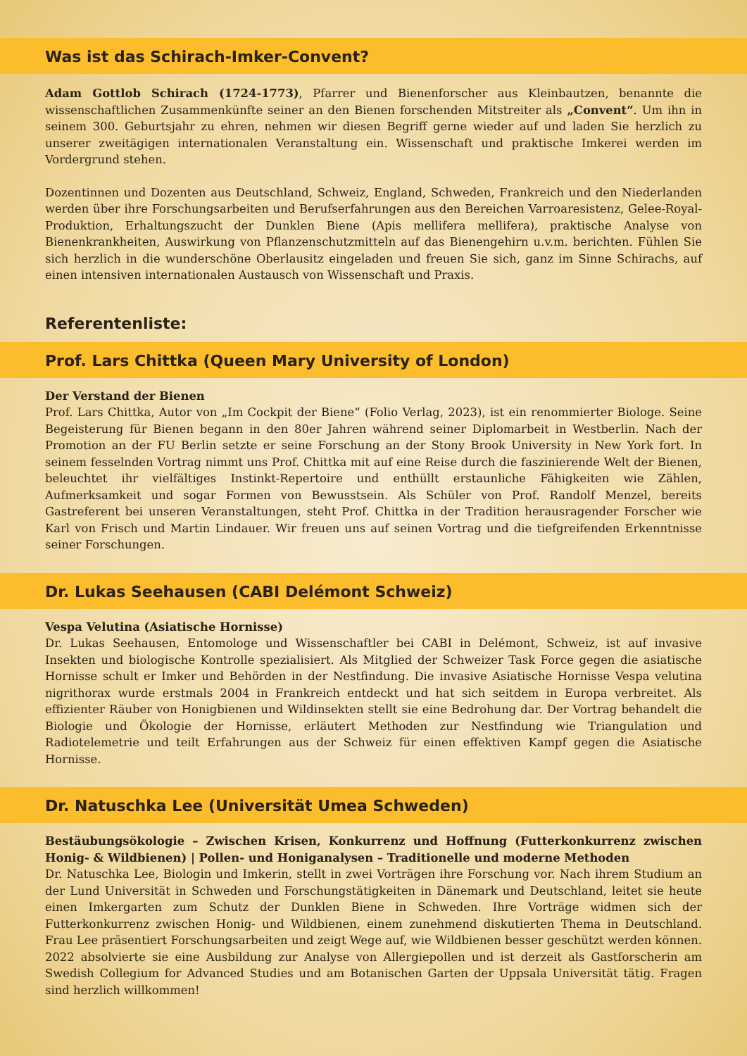Was ist das Schirach-Imker-Convent?
Adam Gottlob Schirach (1724-1773), Pfarrer und Bienenforscher aus Kleinbautzen, benannte die wissenschaftlichen Zusammenkünfte seiner an den Bienen forschenden Mitstreiter als „Convent“. Um ihn in seinem 300. Geburtsjahr zu ehren, nehmen wir diesen Begriff gerne wieder auf und laden Sie herzlich zu unserer zweitägigen internationalen Veranstaltung ein. Wissenschaft und praktische Imkerei werden im Vordergrund stehen.
Dozentinnen und Dozenten aus Deutschland, Schweiz, England, Schweden, Frankreich und den Niederlanden werden über ihre Forschungsarbeiten und Berufserfahrungen aus den Bereichen Varroaresistenz, Gelee-Royal-Produktion, Erhaltungszucht der Dunklen Biene (Apis mellifera mellifera), praktische Analyse von Bienenkrankheiten, Auswirkung von Pflanzenschutzmitteln auf das Bienengehirn u.v.m. berichten. Fühlen Sie sich herzlich in die wunderschöne Oberlausitz eingeladen und freuen Sie sich, ganz im Sinne Schirachs, auf einen intensiven internationalen Austausch von Wissenschaft und Praxis.
Referentenliste:
Prof. Lars Chittka (Queen Mary University of London)
Der Verstand der Bienen
Prof. Lars Chittka, Autor von „Im Cockpit der Biene“ (Folio Verlag, 2023), ist ein renommierter Biologe. Seine Begeisterung für Bienen begann in den 80er Jahren während seiner Diplomarbeit in Westberlin. Nach der Promotion an der FU Berlin setzte er seine Forschung an der Stony Brook University in New York fort. In seinem fesselnden Vortrag nimmt uns Prof. Chittka mit auf eine Reise durch die faszinierende Welt der Bienen, beleuchtet ihr vielfältiges Instinkt-Repertoire und enthüllt erstaunliche Fähigkeiten wie Zählen, Aufmerksamkeit und sogar Formen von Bewusstsein. Als Schüler von Prof. Randolf Menzel, bereits Gastreferent bei unseren Veranstaltungen, steht Prof. Chittka in der Tradition herausragender Forscher wie Karl von Frisch und Martin Lindauer. Wir freuen uns auf seinen Vortrag und die tiefgreifenden Erkenntnisse seiner Forschungen.
Dr. Lukas Seehausen (CABI Delémont Schweiz)
Vespa Velutina (Asiatische Hornisse)
Dr. Lukas Seehausen, Entomologe und Wissenschaftler bei CABI in Delémont, Schweiz, ist auf invasive Insekten und biologische Kontrolle spezialisiert. Als Mitglied der Schweizer Task Force gegen die asiatische Hornisse schult er Imker und Behörden in der Nestfindung. Die invasive Asiatische Hornisse Vespa velutina nigrithorax wurde erstmals 2004 in Frankreich entdeckt und hat sich seitdem in Europa verbreitet. Als effizienter Räuber von Honigbienen und Wildinsekten stellt sie eine Bedrohung dar. Der Vortrag behandelt die Biologie und Ökologie der Hornisse, erläutert Methoden zur Nestfindung wie Triangulation und Radiotelemetrie und teilt Erfahrungen aus der Schweiz für einen effektiven Kampf gegen die Asiatische Hornisse.
Dr. Natuschka Lee (Universität Umea Schweden)
Bestäubungsökologie – Zwischen Krisen, Konkurrenz und Hoffnung (Futterkonkurrenz zwischen Honig- & Wildbienen) | Pollen- und Honiganalysen – Traditionelle und moderne Methoden
Dr. Natuschka Lee, Biologin und Imkerin, stellt in zwei Vorträgen ihre Forschung vor. Nach ihrem Studium an der Lund Universität in Schweden und Forschungstätigkeiten in Dänemark und Deutschland, leitet sie heute einen Imkergarten zum Schutz der Dunklen Biene in Schweden. Ihre Vorträge widmen sich der Futterkonkurrenz zwischen Honig- und Wildbienen, einem zunehmend diskutierten Thema in Deutschland. Frau Lee präsentiert Forschungsarbeiten und zeigt Wege auf, wie Wildbienen besser geschützt werden können. 2022 absolvierte sie eine Ausbildung zur Analyse von Allergiepollen und ist derzeit als Gastforscherin am Swedish Collegium for Advanced Studies und am Botanischen Garten der Uppsala Universität tätig. Fragen sind herzlich willkommen!